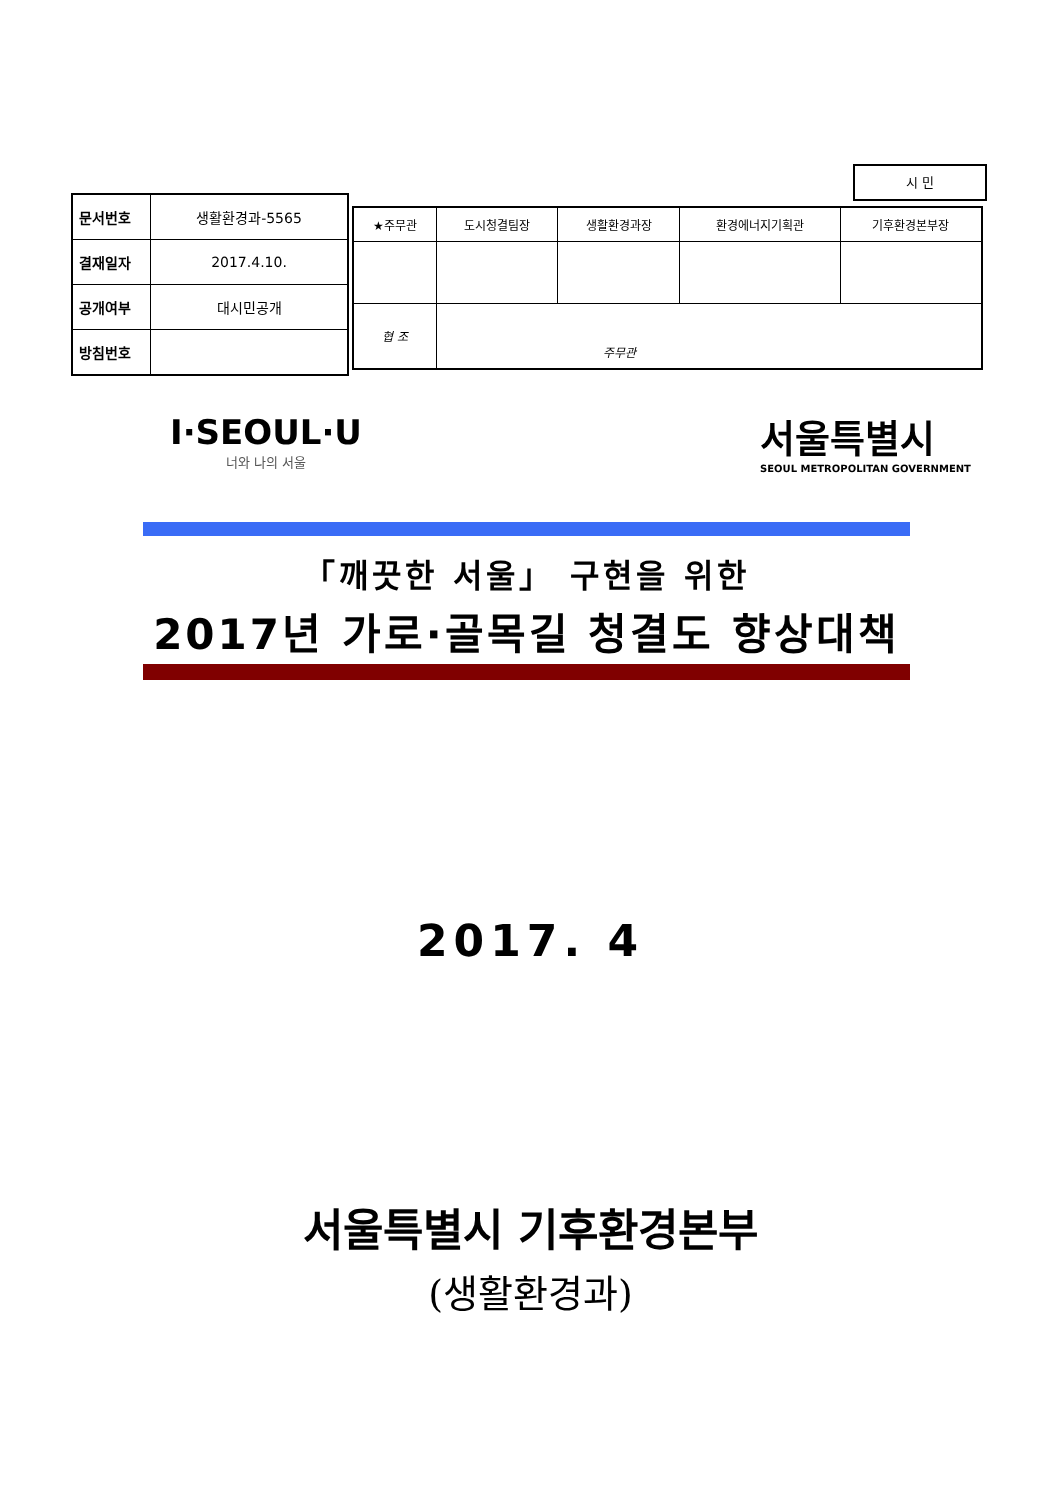시 민
| 문서번호 | 생활환경과-5565 |
| 결재일자 | 2017.4.10. |
| 공개여부 | 대시민공개 |
| 방침번호 | |
| ★주무관 | 도시청결팀장 | 생활환경과장 | 환경에너지기획관 | 기후환경본부장 |
| 협 조 | 주무관 | | | |
I·SEOUL·U
너와 나의 서울
서울특별시
SEOUL METROPOLITAN GOVERNMENT
「깨끗한 서울」 구현을 위한
2017년 가로·골목길 청결도 향상대책
2017. 4
서울특별시 기후환경본부
(생활환경과)